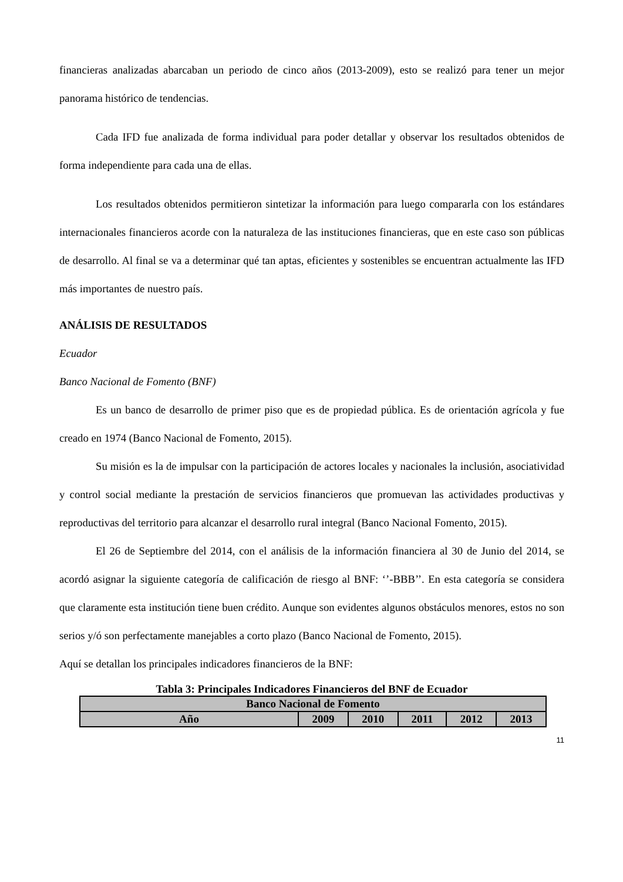financieras analizadas abarcaban un periodo de cinco años (2013-2009), esto se realizó para tener un mejor panorama histórico de tendencias.
Cada IFD fue analizada de forma individual para poder detallar y observar los resultados obtenidos de forma independiente para cada una de ellas.
Los resultados obtenidos permitieron sintetizar la información para luego compararla con los estándares internacionales financieros acorde con la naturaleza de las instituciones financieras, que en este caso son públicas de desarrollo. Al final se va a determinar qué tan aptas, eficientes y sostenibles se encuentran actualmente las IFD más importantes de nuestro país.
ANÁLISIS DE RESULTADOS
Ecuador
Banco Nacional de Fomento (BNF)
Es un banco de desarrollo de primer piso que es de propiedad pública. Es de orientación agrícola y fue creado en 1974 (Banco Nacional de Fomento, 2015).
Su misión es la de impulsar con la participación de actores locales y nacionales la inclusión, asociatividad y control social mediante la prestación de servicios financieros que promuevan las actividades productivas y reproductivas del territorio para alcanzar el desarrollo rural integral (Banco Nacional Fomento, 2015).
El 26 de Septiembre del 2014, con el análisis de la información financiera al 30 de Junio del 2014, se acordó asignar la siguiente categoría de calificación de riesgo al BNF: ‘’-BBB’’. En esta categoría se considera que claramente esta institución tiene buen crédito. Aunque son evidentes algunos obstáculos menores, estos no son serios y/ó son perfectamente manejables a corto plazo (Banco Nacional de Fomento, 2015).
Aquí se detallan los principales indicadores financieros de la BNF:
Tabla 3: Principales Indicadores Financieros del BNF de Ecuador
| Banco Nacional de Fomento | | | | | |
| Año | 2009 | 2010 | 2011 | 2012 | 2013 |
11